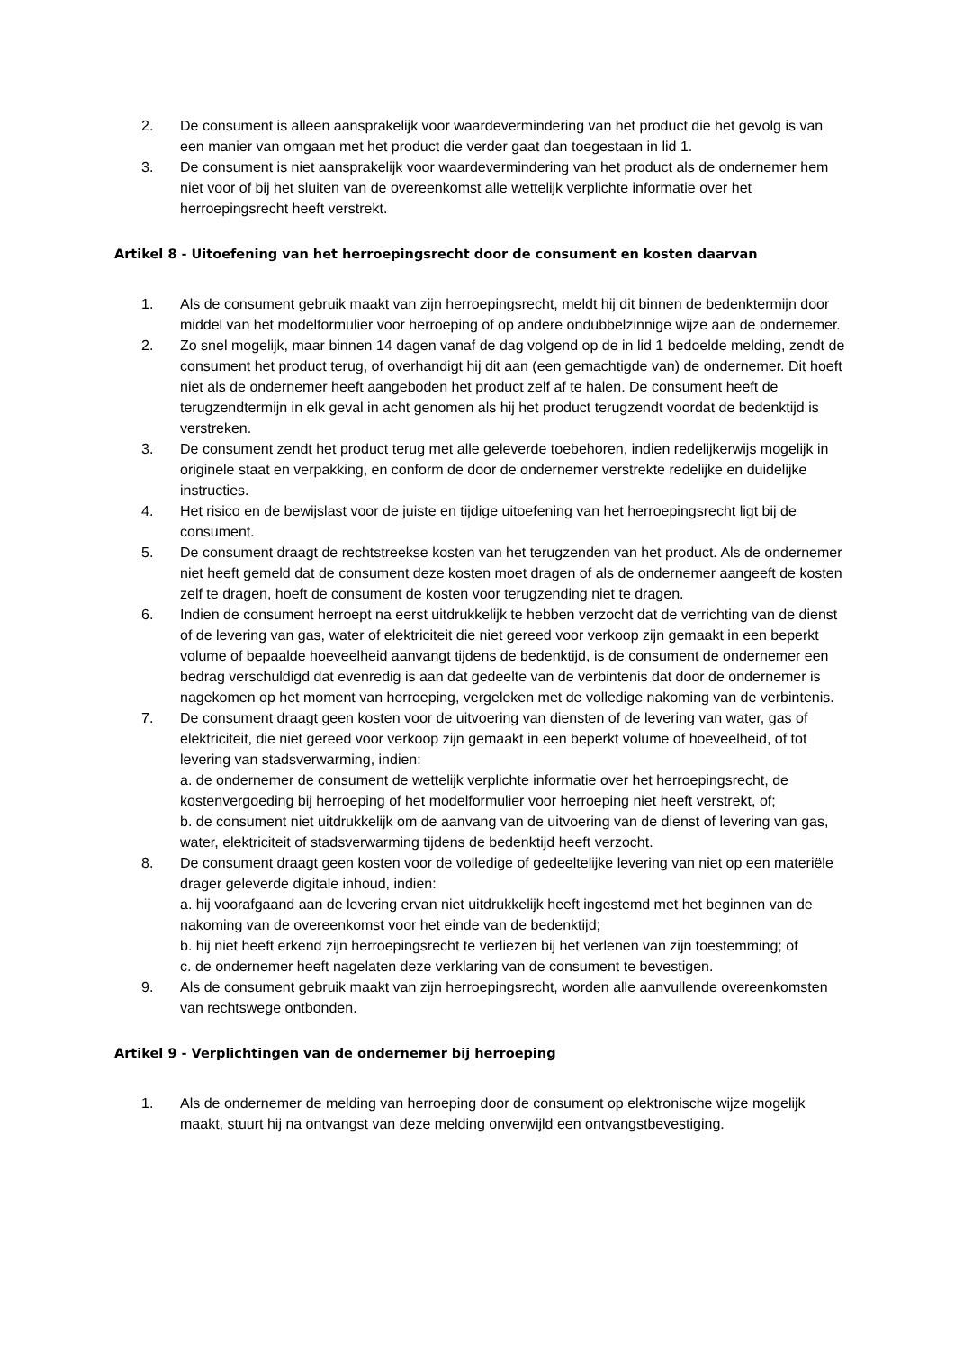2. De consument is alleen aansprakelijk voor waardevermindering van het product die het gevolg is van een manier van omgaan met het product die verder gaat dan toegestaan in lid 1.
3. De consument is niet aansprakelijk voor waardevermindering van het product als de ondernemer hem niet voor of bij het sluiten van de overeenkomst alle wettelijk verplichte informatie over het herroepingsrecht heeft verstrekt.
Artikel 8 - Uitoefening van het herroepingsrecht door de consument en kosten daarvan
1. Als de consument gebruik maakt van zijn herroepingsrecht, meldt hij dit binnen de bedenktermijn door middel van het modelformulier voor herroeping of op andere ondubbelzinnige wijze aan de ondernemer.
2. Zo snel mogelijk, maar binnen 14 dagen vanaf de dag volgend op de in lid 1 bedoelde melding, zendt de consument het product terug, of overhandigt hij dit aan (een gemachtigde van) de ondernemer. Dit hoeft niet als de ondernemer heeft aangeboden het product zelf af te halen. De consument heeft de terugzendtermijn in elk geval in acht genomen als hij het product terugzendt voordat de bedenktijd is verstreken.
3. De consument zendt het product terug met alle geleverde toebehoren, indien redelijkerwijs mogelijk in originele staat en verpakking, en conform de door de ondernemer verstrekte redelijke en duidelijke instructies.
4. Het risico en de bewijslast voor de juiste en tijdige uitoefening van het herroepingsrecht ligt bij de consument.
5. De consument draagt de rechtstreekse kosten van het terugzenden van het product. Als de ondernemer niet heeft gemeld dat de consument deze kosten moet dragen of als de ondernemer aangeeft de kosten zelf te dragen, hoeft de consument de kosten voor terugzending niet te dragen.
6. Indien de consument herroept na eerst uitdrukkelijk te hebben verzocht dat de verrichting van de dienst of de levering van gas, water of elektriciteit die niet gereed voor verkoop zijn gemaakt in een beperkt volume of bepaalde hoeveelheid aanvangt tijdens de bedenktijd, is de consument de ondernemer een bedrag verschuldigd dat evenredig is aan dat gedeelte van de verbintenis dat door de ondernemer is nagekomen op het moment van herroeping, vergeleken met de volledige nakoming van de verbintenis.
7. De consument draagt geen kosten voor de uitvoering van diensten of de levering van water, gas of elektriciteit, die niet gereed voor verkoop zijn gemaakt in een beperkt volume of hoeveelheid, of tot levering van stadsverwarming, indien:
a. de ondernemer de consument de wettelijk verplichte informatie over het herroepingsrecht, de kostenvergoeding bij herroeping of het modelformulier voor herroeping niet heeft verstrekt, of;
b. de consument niet uitdrukkelijk om de aanvang van de uitvoering van de dienst of levering van gas, water, elektriciteit of stadsverwarming tijdens de bedenktijd heeft verzocht.
8. De consument draagt geen kosten voor de volledige of gedeeltelijke levering van niet op een materiële drager geleverde digitale inhoud, indien:
a. hij voorafgaand aan de levering ervan niet uitdrukkelijk heeft ingestemd met het beginnen van de nakoming van de overeenkomst voor het einde van de bedenktijd;
b. hij niet heeft erkend zijn herroepingsrecht te verliezen bij het verlenen van zijn toestemming; of
c. de ondernemer heeft nagelaten deze verklaring van de consument te bevestigen.
9. Als de consument gebruik maakt van zijn herroepingsrecht, worden alle aanvullende overeenkomsten van rechtswege ontbonden.
Artikel 9 - Verplichtingen van de ondernemer bij herroeping
1. Als de ondernemer de melding van herroeping door de consument op elektronische wijze mogelijk maakt, stuurt hij na ontvangst van deze melding onverwijld een ontvangstbevestiging.